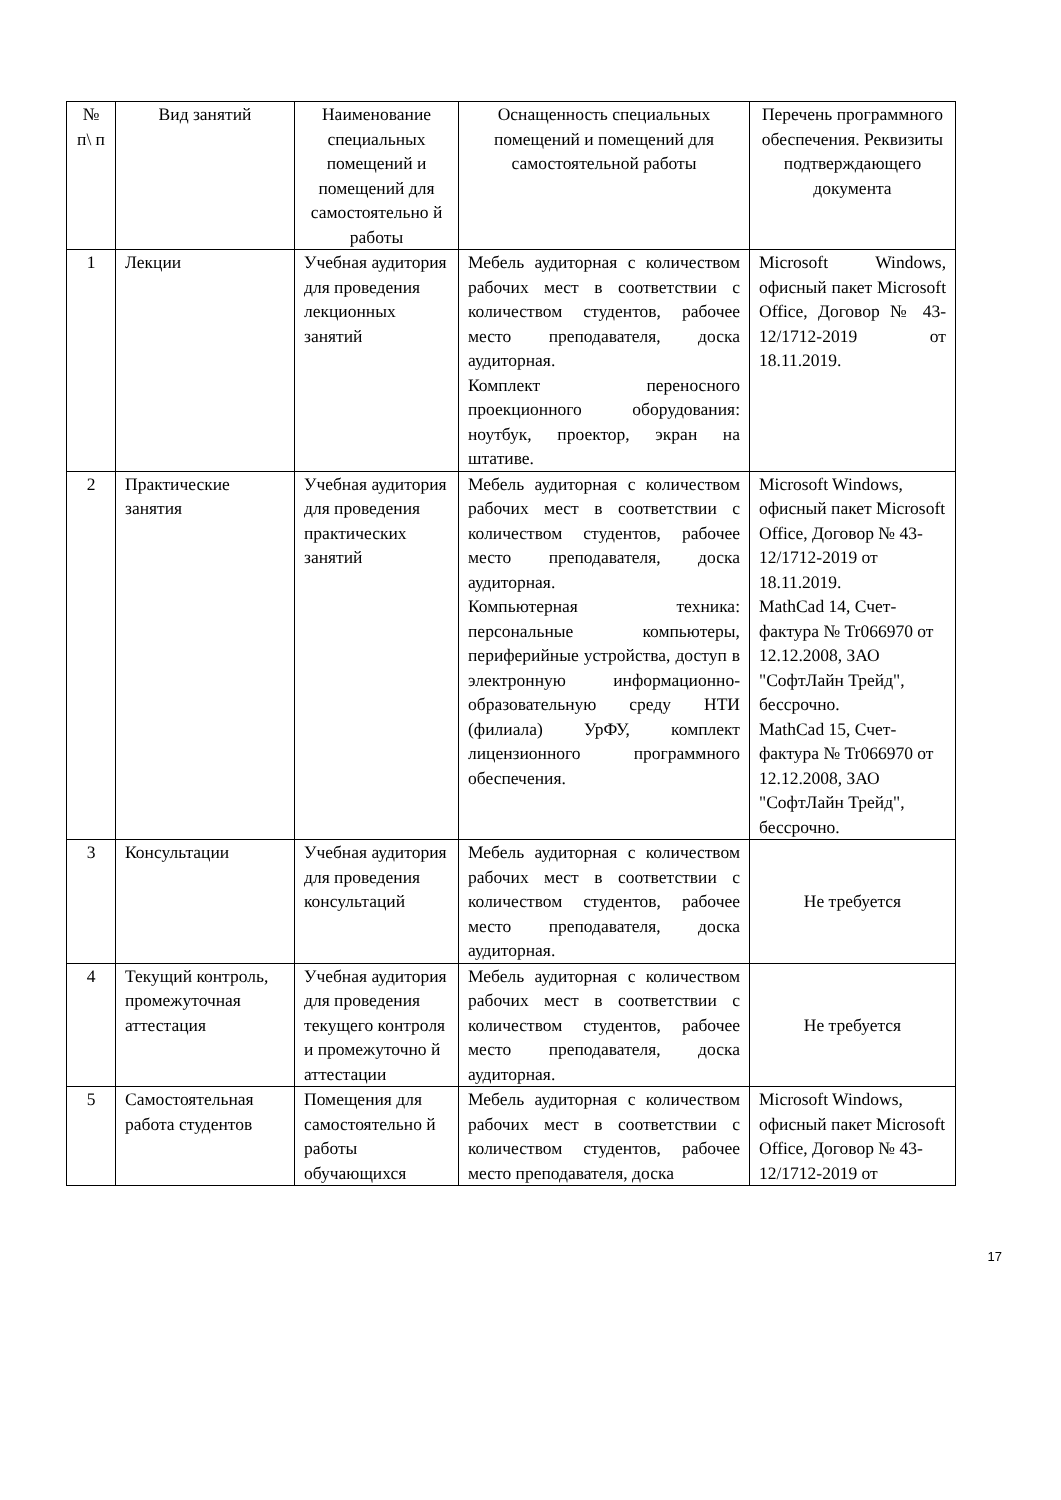| № п\ п | Вид занятий | Наименование специальных помещений и помещений для самостоятельно й работы | Оснащенность специальных помещений и помещений для самостоятельной работы | Перечень программного обеспечения. Реквизиты подтверждающего документа |
| --- | --- | --- | --- | --- |
| 1 | Лекции | Учебная аудитория для проведения лекционных занятий | Мебель аудиторная с количеством рабочих мест в соответствии с количеством студентов, рабочее место преподавателя, доска аудиторная. Комплект переносного проекционного оборудования: ноутбук, проектор, экран на штативе. | Microsoft Windows, офисный пакет Microsoft Office, Договор № 43-12/1712-2019 от 18.11.2019. |
| 2 | Практические занятия | Учебная аудитория для проведения практических занятий | Мебель аудиторная с количеством рабочих мест в соответствии с количеством студентов, рабочее место преподавателя, доска аудиторная. Компьютерная техника: персональные компьютеры, периферийные устройства, доступ в электронную информационно-образовательную среду НТИ (филиала) УрФУ, комплект лицензионного программного обеспечения. | Microsoft Windows, офисный пакет Microsoft Office, Договор № 43-12/1712-2019 от 18.11.2019. MathCad 14, Счет-фактура № Tr066970 от 12.12.2008, ЗАО "СофтЛайн Трейд", бессрочно. MathCad 15, Счет-фактура № Tr066970 от 12.12.2008, ЗАО "СофтЛайн Трейд", бессрочно. |
| 3 | Консультации | Учебная аудитория для проведения консультаций | Мебель аудиторная с количеством рабочих мест в соответствии с количеством студентов, рабочее место преподавателя, доска аудиторная. | Не требуется |
| 4 | Текущий контроль, промежуточная аттестация | Учебная аудитория для проведения текущего контроля и промежуточно й аттестации | Мебель аудиторная с количеством рабочих мест в соответствии с количеством студентов, рабочее место преподавателя, доска аудиторная. | Не требуется |
| 5 | Самостоятельная работа студентов | Помещения для самостоятельно й работы обучающихся | Мебель аудиторная с количеством рабочих мест в соответствии с количеством студентов, рабочее место преподавателя, доска | Microsoft Windows, офисный пакет Microsoft Office, Договор № 43-12/1712-2019 от |
17